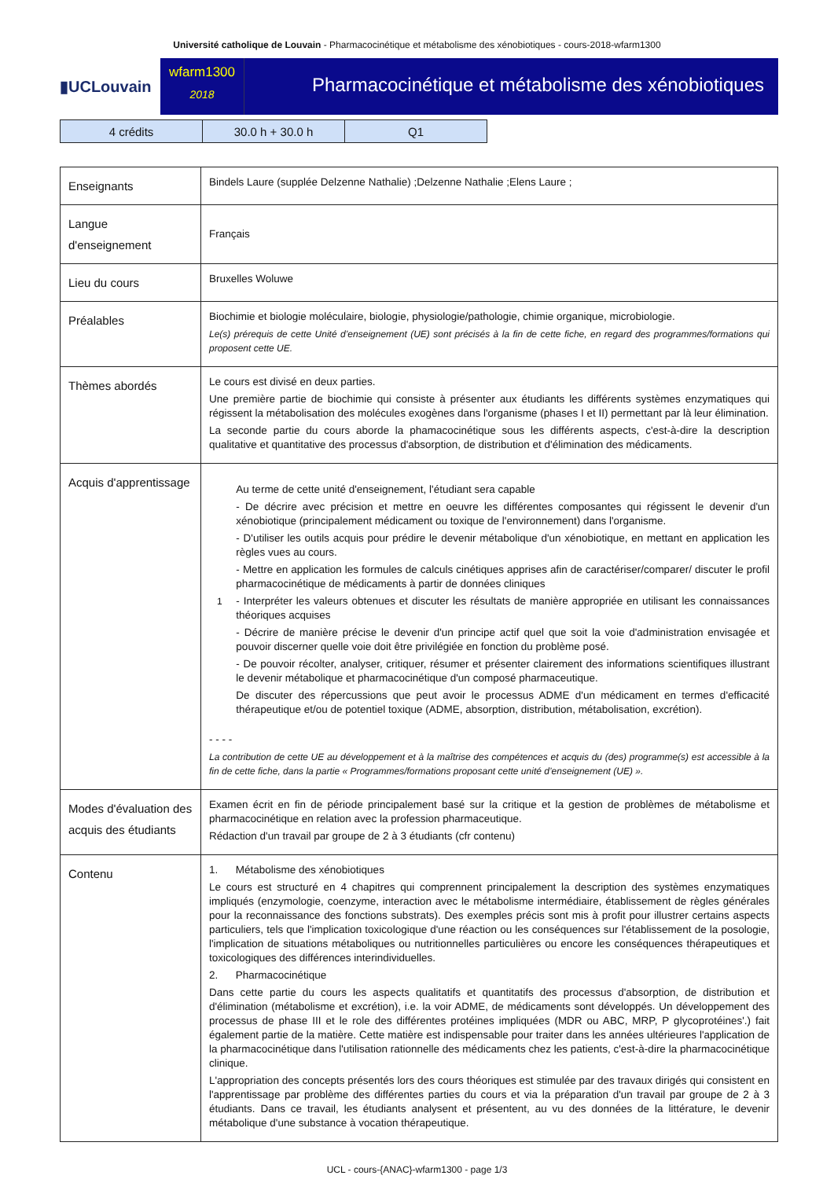Université catholique de Louvain - Pharmacocinétique et métabolisme des xénobiotiques - cours-2018-wfarm1300
▮UCLouvain
wfarm1300
2018
Pharmacocinétique et métabolisme des xénobiotiques
| 4 crédits | 30.0 h + 30.0 h | Q1 |
| Enseignants | Bindels Laure (supplée Delzenne Nathalie) ;Delzenne Nathalie ;Elens Laure ; |
| Langue d'enseignement | Français |
| Lieu du cours | Bruxelles Woluwe |
| Préalables | Biochimie et biologie moléculaire, biologie, physiologie/pathologie, chimie organique, microbiologie. Le(s) prérequis de cette Unité d’enseignement (UE) sont précisés à la fin de cette fiche, en regard des programmes/formations qui proposent cette UE. |
| Thèmes abordés | Le cours est divisé en deux parties. Une première partie de biochimie qui consiste à présenter aux étudiants les différents systèmes enzymatiques qui régissent la métabolisation des molécules exogènes dans l'organisme (phases I et II) permettant par là leur élimination. La seconde partie du cours aborde la phamacocinétique sous les différents aspects, c'est-à-dire la description qualitative et quantitative des processus d'absorption, de distribution et d'élimination des médicaments. |
| Acquis d'apprentissage | 1 Au terme de cette unité d'enseignement, l'étudiant sera capable - De décrire avec précision et mettre en oeuvre les différentes composantes qui régissent le devenir d'un xénobiotique (principalement médicament ou toxique de l'environnement) dans l'organisme. - D'utiliser les outils acquis pour prédire le devenir métabolique d'un xénobiotique, en mettant en application les règles vues au cours. - Mettre en application les formules de calculs cinétiques apprises afin de caractériser/comparer/ discuter le profil pharmacocinétique de médicaments à partir de données cliniques - Interpréter les valeurs obtenues et discuter les résultats de manière appropriée en utilisant les connaissances théoriques acquises - Décrire de manière précise le devenir d'un principe actif quel que soit la voie d'administration envisagée et pouvoir discerner quelle voie doit être privilégiée en fonction du problème posé. - De pouvoir récolter, analyser, critiquer, résumer et présenter clairement des informations scientifiques illustrant le devenir métabolique et pharmacocinétique d'un composé pharmaceutique. De discuter des répercussions que peut avoir le processus ADME d'un médicament en termes d'efficacité thérapeutique et/ou de potentiel toxique (ADME, absorption, distribution, métabolisation, excrétion). - - - - La contribution de cette UE au développement et à la maîtrise des compétences et acquis du (des) programme(s) est accessible à la fin de cette fiche, dans la partie « Programmes/formations proposant cette unité d’enseignement (UE) ». |
| Modes d'évaluation des acquis des étudiants | Examen écrit en fin de période principalement basé sur la critique et la gestion de problèmes de métabolisme et pharmacocinétique en relation avec la profession pharmaceutique. Rédaction d'un travail par groupe de 2 à 3 étudiants (cfr contenu) |
| Contenu | 1. Métabolisme des xénobiotiques Le cours est structuré en 4 chapitres qui comprennent principalement la description des systèmes enzymatiques impliqués (enzymologie, coenzyme, interaction avec le métabolisme intermédiaire, établissement de règles générales pour la reconnaissance des fonctions substrats). Des exemples précis sont mis à profit pour illustrer certains aspects particuliers, tels que l'implication toxicologique d'une réaction ou les conséquences sur l'établissement de la posologie, l'implication de situations métaboliques ou nutritionnelles particulières ou encore les conséquences thérapeutiques et toxicologiques des différences interindividuelles. 2. Pharmacocinétique Dans cette partie du cours les aspects qualitatifs et quantitatifs des processus d'absorption, de distribution et d'élimination (métabolisme et excrétion), i.e. la voir ADME, de médicaments sont développés. Un développement des processus de phase III et le role des différentes protéines impliquées (MDR ou ABC, MRP, P glycoprotéines'.) fait également partie de la matière. Cette matière est indispensable pour traiter dans les années ultérieures l'application de la pharmacocinétique dans l'utilisation rationnelle des médicaments chez les patients, c'est-à-dire la pharmacocinétique clinique. L'appropriation des concepts présentés lors des cours théoriques est stimulée par des travaux dirigés qui consistent en l'apprentissage par problème des différentes parties du cours et via la préparation d'un travail par groupe de 2 à 3 étudiants. Dans ce travail, les étudiants analysent et présentent, au vu des données de la littérature, le devenir métabolique d'une substance à vocation thérapeutique. |
UCL - cours-{ANAC}-wfarm1300 - page 1/3